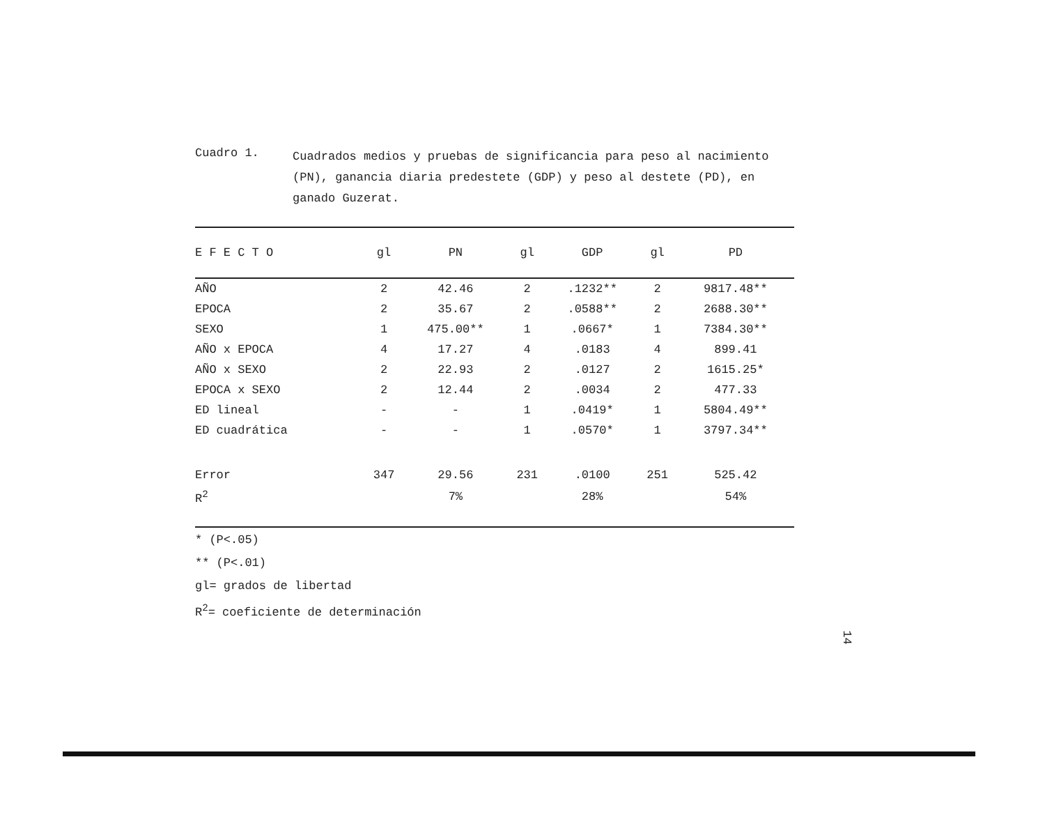Cuadro 1.
Cuadrados medios y pruebas de significancia para peso al nacimiento (PN), ganancia diaria predestete (GDP) y peso al destete (PD), en ganado Guzerat.
| E F E C T O | gl | PN | gl | GDP | gl | PD |
| --- | --- | --- | --- | --- | --- | --- |
| AÑO | 2 | 42.46 | 2 | .1232** | 2 | 9817.48** |
| EPOCA | 2 | 35.67 | 2 | .0588** | 2 | 2688.30** |
| SEXO | 1 | 475.00** | 1 | .0667* | 1 | 7384.30** |
| AÑO x EPOCA | 4 | 17.27 | 4 | .0183 | 4 | 899.41 |
| AÑO x SEXO | 2 | 22.93 | 2 | .0127 | 2 | 1615.25* |
| EPOCA x SEXO | 2 | 12.44 | 2 | .0034 | 2 | 477.33 |
| ED lineal | - | - | 1 | .0419* | 1 | 5804.49** |
| ED cuadrática | - | - | 1 | .0570* | 1 | 3797.34** |
| Error | 347 | 29.56 | 231 | .0100 | 251 | 525.42 |
| R<sup>2</sup> | | 7% | | 28% | | 54% |
* (P<.05)
** (P<.01)
gl= grados de libertad
R<sup>2</sup>= coeficiente de determinación
14